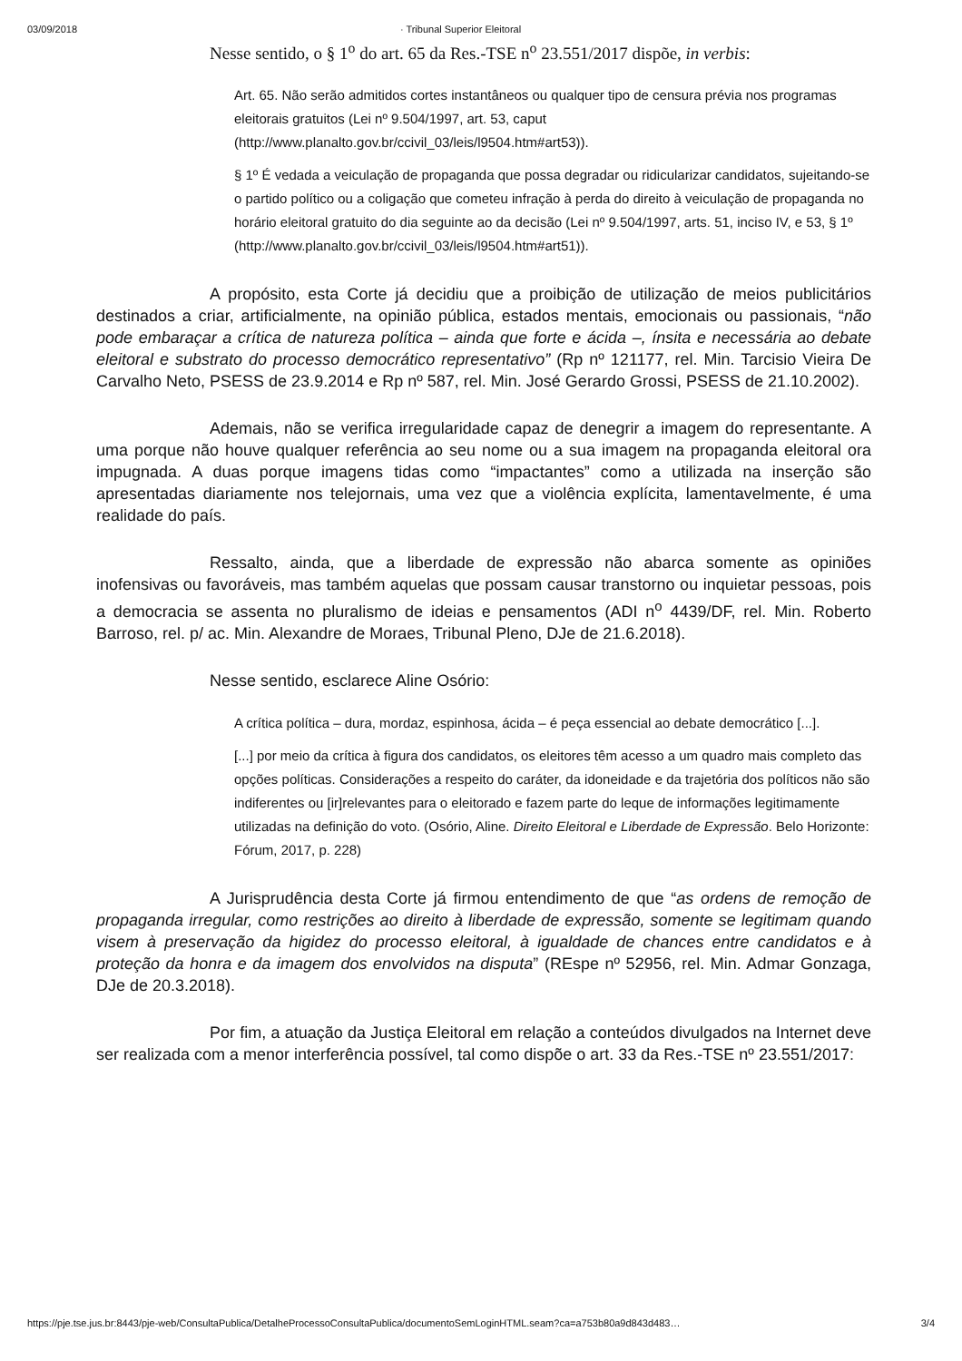03/09/2018 · Tribunal Superior Eleitoral
Nesse sentido, o § 1<sup>o</sup> do art. 65 da Res.-TSE n<sup>o</sup> 23.551/2017 dispõe, in verbis:
Art. 65. Não serão admitidos cortes instantâneos ou qualquer tipo de censura prévia nos programas eleitorais gratuitos (Lei nº 9.504/1997, art. 53, caput (http://www.planalto.gov.br/ccivil_03/leis/l9504.htm#art53)).
§ 1º É vedada a veiculação de propaganda que possa degradar ou ridicularizar candidatos, sujeitando-se o partido político ou a coligação que cometeu infração à perda do direito à veiculação de propaganda no horário eleitoral gratuito do dia seguinte ao da decisão (Lei nº 9.504/1997, arts. 51, inciso IV, e 53, § 1º (http://www.planalto.gov.br/ccivil_03/leis/l9504.htm#art51)).
A propósito, esta Corte já decidiu que a proibição de utilização de meios publicitários destinados a criar, artificialmente, na opinião pública, estados mentais, emocionais ou passionais, “não pode embaraçar a crítica de natureza política – ainda que forte e ácida –, ínsita e necessária ao debate eleitoral e substrato do processo democrático representativo” (Rp nº 121177, rel. Min. Tarcisio Vieira De Carvalho Neto, PSESS de 23.9.2014 e Rp nº 587, rel. Min. José Gerardo Grossi, PSESS de 21.10.2002).
Ademais, não se verifica irregularidade capaz de denegrir a imagem do representante. A uma porque não houve qualquer referência ao seu nome ou a sua imagem na propaganda eleitoral ora impugnada. A duas porque imagens tidas como “impactantes” como a utilizada na inserção são apresentadas diariamente nos telejornais, uma vez que a violência explícita, lamentavelmente, é uma realidade do país.
Ressalto, ainda, que a liberdade de expressão não abarca somente as opiniões inofensivas ou favoráveis, mas também aquelas que possam causar transtorno ou inquietar pessoas, pois a democracia se assenta no pluralismo de ideias e pensamentos (ADI n<sup>o</sup> 4439/DF, rel. Min. Roberto Barroso, rel. p/ ac. Min. Alexandre de Moraes, Tribunal Pleno, DJe de 21.6.2018).
Nesse sentido, esclarece Aline Osório:
A crítica política – dura, mordaz, espinhosa, ácida – é peça essencial ao debate democrático [...].
[...] por meio da crítica à figura dos candidatos, os eleitores têm acesso a um quadro mais completo das opções políticas. Considerações a respeito do caráter, da idoneidade e da trajetória dos políticos não são indiferentes ou [ir]relevantes para o eleitorado e fazem parte do leque de informações legitimamente utilizadas na definição do voto. (Osório, Aline. Direito Eleitoral e Liberdade de Expressão. Belo Horizonte: Fórum, 2017, p. 228)
A Jurisprudência desta Corte já firmou entendimento de que “as ordens de remoção de propaganda irregular, como restrições ao direito à liberdade de expressão, somente se legitimam quando visem à preservação da higidez do processo eleitoral, à igualdade de chances entre candidatos e à proteção da honra e da imagem dos envolvidos na disputa” (REspe nº 52956, rel. Min. Admar Gonzaga, DJe de 20.3.2018).
Por fim, a atuação da Justiça Eleitoral em relação a conteúdos divulgados na Internet deve ser realizada com a menor interferência possível, tal como dispõe o art. 33 da Res.-TSE nº 23.551/2017:
https://pje.tse.jus.br:8443/pje-web/ConsultaPublica/DetalheProcessoConsultaPublica/documentoSemLoginHTML.seam?ca=a753b80a9d843d483… 3/4